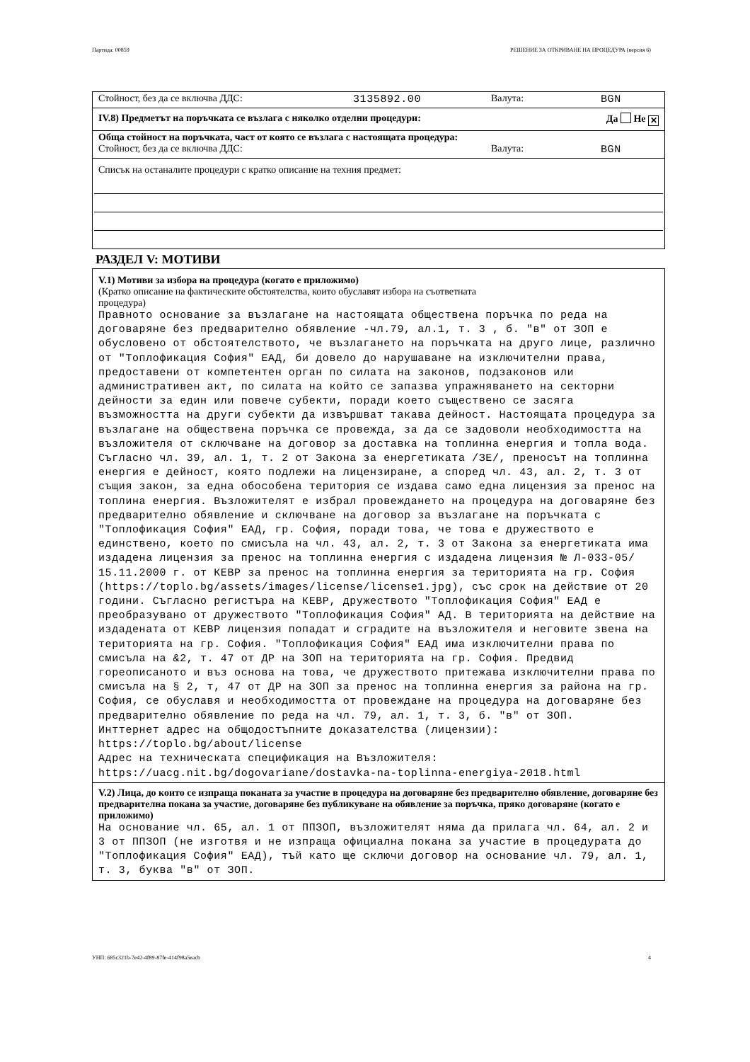Партида: 00859 РЕШЕНИЕ ЗА ОТКРИВАНЕ НА ПРОЦЕДУРА (версия 6)
Стойност, без да се включва ДДС: 3135892.00 Валута: BGN
IV.8) Предметът на поръчката се възлага с няколко отделни процедури: Да Не ✕
Обща стойност на поръчката, част от която се възлага с настоящата процедура:
Стойност, без да се включва ДДС: Валута: BGN
Списък на останалите процедури с кратко описание на техния предмет:
РАЗДЕЛ V: МОТИВИ
V.1) Мотиви за избора на процедура (когато е приложимо)
(Кратко описание на фактическите обстоятелства, които обуславят избора на съответната
процедура)
Правното основание за възлагане на настоящата обществена поръчка по реда на договаряне без предварително обявление -чл.79, ал.1, т. 3 , б. "в" от ЗОП е обусловено от обстоятелството, че възлагането на поръчката на друго лице, различно от "Топлофикация София" ЕАД, би довело до нарушаване на изключителни права, предоставени от компетентен орган по силата на законов, подзаконов или административен акт, по силата на който се запазва упражняването на секторни дейности за един или повече субекти, поради което съществено се засяга възможността на други субекти да извършват такава дейност. Настоящата процедура за възлагане на обществена поръчка се провежда, за да се задоволи необходимостта на възложителя от сключване на договор за доставка на топлинна енергия и топла вода. Съгласно чл. 39, ал. 1, т. 2 от Закона за енергетиката /ЗЕ/, преносът на топлинна енергия е дейност, която подлежи на лицензиране, а според чл. 43, ал. 2, т. 3 от същия закон, за една обособена територия се издава само една лицензия за пренос на топлина енергия. Възложителят е избрал провеждането на процедура на договаряне без предварително обявление и сключване на договор за възлагане на поръчката с "Топлофикация София" ЕАД, гр. София, поради това, че това е дружеството е единствено, което по смисъла на чл. 43, ал. 2, т. 3 от Закона за енергетиката има издадена лицензия за пренос на топлинна енергия с издадена лицензия № Л-033-05/ 15.11.2000 г. от КЕВР за пренос на топлинна енергия за територията на гр. София (https://toplo.bg/assets/images/license/license1.jpg), със срок на действие от 20 години. Съгласно регистъра на КЕВР, дружеството "Топлофикация София" ЕАД е преобразувано от дружеството "Топлофикация София" АД. В територията на действие на издадената от КЕВР лицензия попадат и сградите на възложителя и неговите звена на територията на гр. София. "Топлофикация София" ЕАД има изключителни права по смисъла на &2, т. 47 от ДР на ЗОП на територията на гр. София. Предвид гореописаното и въз основа на това, че дружеството притежава изключителни права по смисъла на § 2, т, 47 от ДР на ЗОП за пренос на топлинна енергия за района на гр. София, се обуславя и необходимостта от провеждане на процедура на договаряне без предварително обявление по реда на чл. 79, ал. 1, т. 3, б. "в" от ЗОП. Инттернет адрес на общодостъпните доказателства (лицензии): https://toplo.bg/about/license Адрес на техническата спецификация на Възложителя: https://uacg.nit.bg/dogovariane/dostavka-na-toplinna-energiya-2018.html
V.2) Лица, до които се изпраща поканата за участие в процедура на договаряне без предварително обявление, договаряне без предварителна покана за участие, договаряне без публикуване на обявление за поръчка, пряко договаряне (когато е приложимо)
На основание чл. 65, ал. 1 от ППЗОП, възложителят няма да прилага чл. 64, ал. 2 и 3 от ППЗОП (не изготвя и не изпраща официална покана за участие в процедурата до "Топлофикация София" ЕАД), тъй като ще сключи договор на основание чл. 79, ал. 1, т. 3, буква "в" от ЗОП.
УНП: 685c321b-7e42-4f89-87fe-414f98a5eacb 4